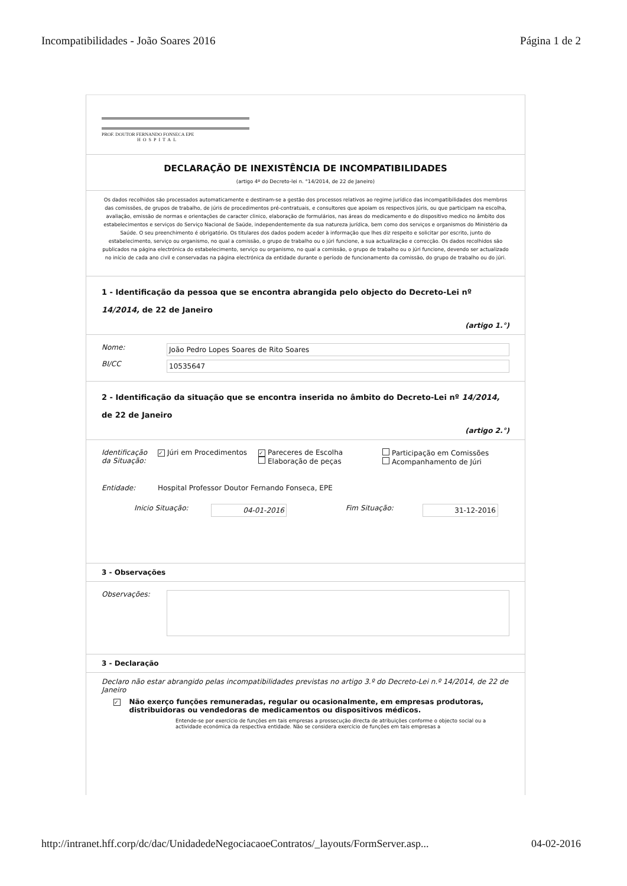Incompatibilidades - João Soares 2016 Página 1 de 2
PROF. DOUTOR FERNANDO FONSECA EPE
HOSPITAL
DECLARAÇÃO DE INEXISTÊNCIA DE INCOMPATIBILIDADES
(artigo 4º do Decreto-lei n. °14/2014, de 22 de Janeiro)
Os dados recolhidos são processados automaticamente e destinam-se a gestão dos processos relativos ao regime jurídico das incompatibilidades dos membros das comissões, de grupos de trabalho, de júris de procedimentos pré-contratuais, e consultores que apoiam os respectivos júris, ou que participam na escolha, avaliação, emissão de normas e orientações de caracter clinico, elaboração de formulários, nas áreas do medicamento e do dispositivo medico no âmbito dos estabelecimentos e serviços do Serviço Nacional de Saúde, independentemente da sua natureza jurídica, bem como dos serviços e organismos do Ministério da Saúde. O seu preenchimento é obrigatório. Os titulares dos dados podem aceder à informação que lhes diz respeito e solicitar por escrito, junto do estabelecimento, serviço ou organismo, no qual a comissão, o grupo de trabalho ou o júri funcione, a sua actualização e correcção. Os dados recolhidos são publicados na página electrónica do estabelecimento, serviço ou organismo, no qual a comissão, o grupo de trabalho ou o júri funcione, devendo ser actualizado no início de cada ano civil e conservadas na página electrónica da entidade durante o período de funcionamento da comissão, do grupo de trabalho ou do júri.
1 - Identificação da pessoa que se encontra abrangida pelo objecto do Decreto-Lei nº 14/2014, de 22 de Janeiro
(artigo 1.°)
Nome: João Pedro Lopes Soares de Rito Soares
BI/CC 10535647
2 - Identificação da situação que se encontra inserida no âmbito do Decreto-Lei nº 14/2014, de 22 de Janeiro
(artigo 2.°)
Identificação da Situação: ✓ Júri em Procedimentos ✓ Pareceres de Escolha
Elaboração de peças Participação em Comissões
Acompanhamento de Júri
Entidade: Hospital Professor Doutor Fernando Fonseca, EPE
Inicio Situação: 04-01-2016 Fim Situação: 31-12-2016
3 - Observações
Observações:
3 - Declaração
Declaro não estar abrangido pelas incompatibilidades previstas no artigo 3.º do Decreto-Lei n.º 14/2014, de 22 de Janeiro
✓ Não exerço funções remuneradas, regular ou ocasionalmente, em empresas produtoras, distribuidoras ou vendedoras de medicamentos ou dispositivos médicos.
Entende-se por exercício de funções em tais empresas a prossecução directa de atribuições conforme o objecto social ou a actividade económica da respectiva entidade. Não se considera exercício de funções em tais empresas a
http://intranet.hff.corp/dc/dac/UnidadedeNegociacaoeContratos/_layouts/FormServer.asp... 04-02-2016